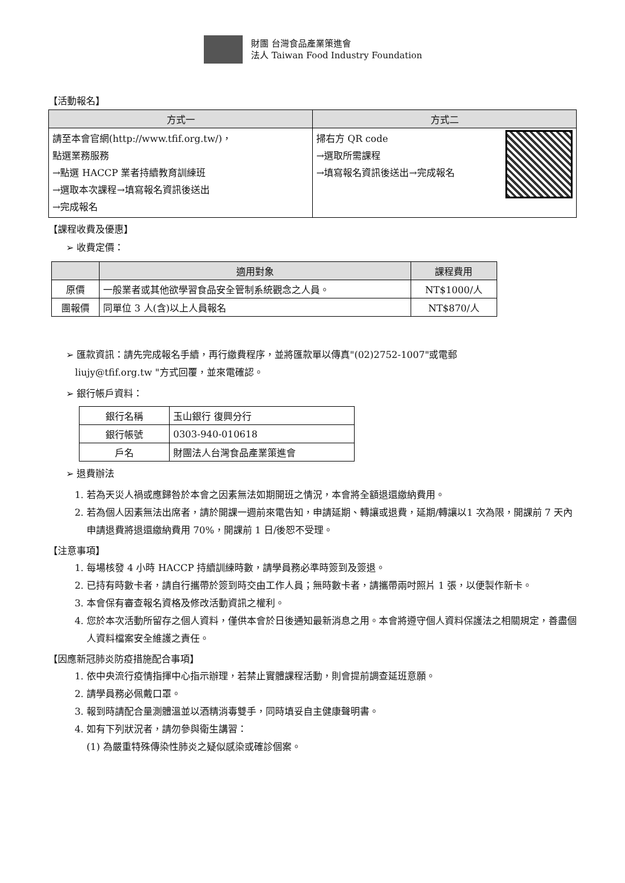財團 台灣食品產業策進會
法人 Taiwan Food Industry Foundation
【活動報名】
| 方式一 | 方式二 |
| --- | --- |
| 請至本會官網(http://www.tfif.org.tw/)， 點選業務服務 →點選 HACCP 業者持續教育訓練班 →選取本次課程→填寫報名資訊後送出 →完成報名 | 掃右方 QR code →選取所需課程 →填寫報名資訊後送出→完成報名 |
【課程收費及優惠】
➢ 收費定價：
| | 適用對象 | 課程費用 |
| --- | --- | --- |
| 原價 | 一般業者或其他欲學習食品安全管制系統觀念之人員。 | NT$1000/人 |
| 團報價 | 同單位 3 人(含)以上人員報名 | NT$870/人 |
➢ 匯款資訊：請先完成報名手續，再行繳費程序，並將匯款單以傳真"(02)2752-1007"或電郵
liujy@tfif.org.tw "方式回覆，並來電確認。
➢ 銀行帳戶資料：
| 銀行名稱 | 玉山銀行 復興分行 |
| 銀行帳號 | 0303-940-010618 |
| 戶名 | 財團法人台灣食品產業策進會 |
➢ 退費辦法
1. 若為天災人禍或應歸咎於本會之因素無法如期開班之情況，本會將全額退還繳納費用。
2. 若為個人因素無法出席者，請於開課一週前來電告知，申請延期、轉讓或退費，延期/轉讓以1 次為限，開課前 7 天內申請退費將退還繳納費用 70%，開課前 1 日/後恕不受理。
【注意事項】
1. 每場核發 4 小時 HACCP 持續訓練時數，請學員務必準時簽到及簽退。
2. 已持有時數卡者，請自行攜帶於簽到時交由工作人員；無時數卡者，請攜帶兩吋照片 1 張，以便製作新卡。
3. 本會保有審查報名資格及修改活動資訊之權利。
4. 您於本次活動所留存之個人資料，僅供本會於日後通知最新消息之用。本會將遵守個人資料保護法之相關規定，善盡個人資料檔案安全維護之責任。
【因應新冠肺炎防疫措施配合事項】
1. 依中央流行疫情指揮中心指示辦理，若禁止實體課程活動，則會提前調查延班意願。
2. 請學員務必佩戴口罩。
3. 報到時請配合量測體溫並以酒精消毒雙手，同時填妥自主健康聲明書。
4. 如有下列狀況者，請勿參與衛生講習：
(1) 為嚴重特殊傳染性肺炎之疑似感染或確診個案。